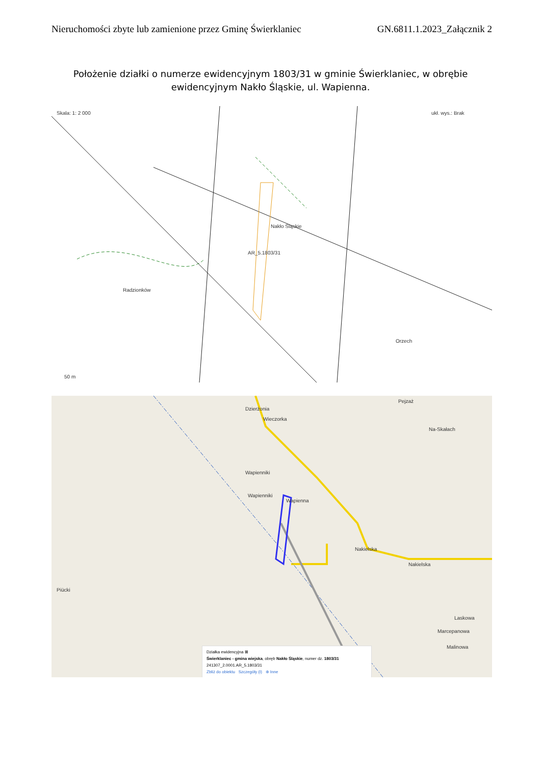Nieruchomości zbyte lub zamienione przez Gminę Świerklaniec GN.6811.1.2023_Załącznik 2
Położenie działki o numerze ewidencyjnym 1803/31 w gminie Świerklaniec, w obrębie ewidencyjnym Nakło Śląskie, ul. Wapienna.
Skala: 1: 2 000
Nakło Śląskie
Radzionków
AR_5.1803/31
Orzech
50 m
ukł. wys.: Brak
Dzierżonia
Wieczorka
Wapienniki
Wapienniki
Wapienna
Nakielska
Nakielska
Laskowa
Marcepanowa
Malinowa
Piücki
Na-Skałach
Pejzaż
Działka ewidencyjna ⊠
Świerklaniec - gmina wiejska, obręb Nakło Śląskie, numer dz. 1803/31
241307_2.0001.AR_5.1803/31
Zbliż do obiektu Szczegóły (I) ⊕ Inne